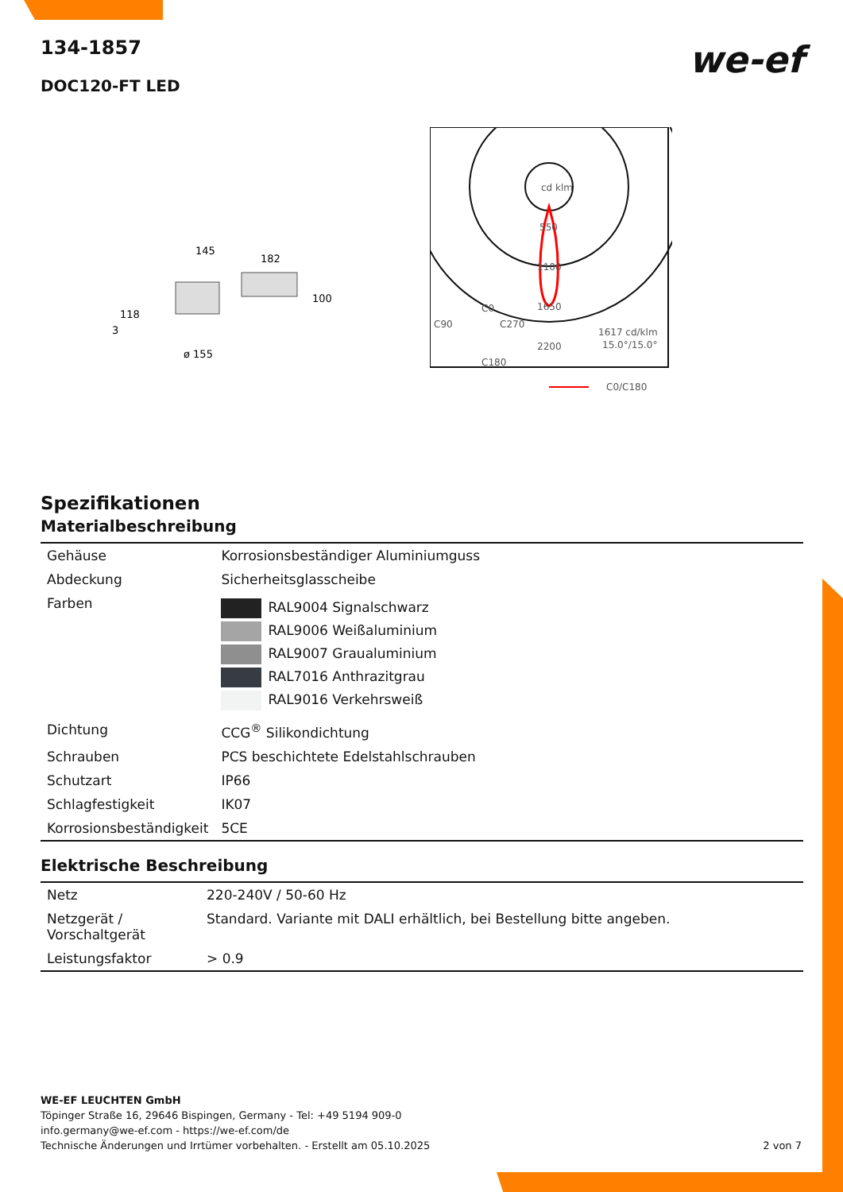we-ef
134-1857
DOC120-FT LED
145
182
100
118
3
ø 155
cd klm
550
1100
1650
2200
C0
C90
C270
C180
1617 cd/klm
15.0°/15.0°
C0/C180
Spezifikationen
Materialbeschreibung
| Gehäuse | Korrosionsbeständiger Aluminiumguss |
| Abdeckung | Sicherheitsglasscheibe |
| Farben | RAL9004 Signalschwarz RAL9006 Weißaluminium RAL9007 Graualuminium RAL7016 Anthrazitgrau RAL9016 Verkehrsweiß |
| Dichtung | CCG<sup>®</sup> Silikondichtung |
| Schrauben | PCS beschichtete Edelstahlschrauben |
| Schutzart | IP66 |
| Schlagfestigkeit | IK07 |
| Korrosionsbeständigkeit | 5CE |
Elektrische Beschreibung
| Netz | 220-240V / 50-60 Hz |
| Netzgerät / Vorschaltgerät | Standard. Variante mit DALI erhältlich, bei Bestellung bitte angeben. |
| Leistungsfaktor | > 0.9 |
WE-EF LEUCHTEN GmbH
Töpinger Straße 16, 29646 Bispingen, Germany - Tel: +49 5194 909-0
info.germany@we-ef.com - https://we-ef.com/de
Technische Änderungen und Irrtümer vorbehalten. - Erstellt am 05.10.2025 2 von 7